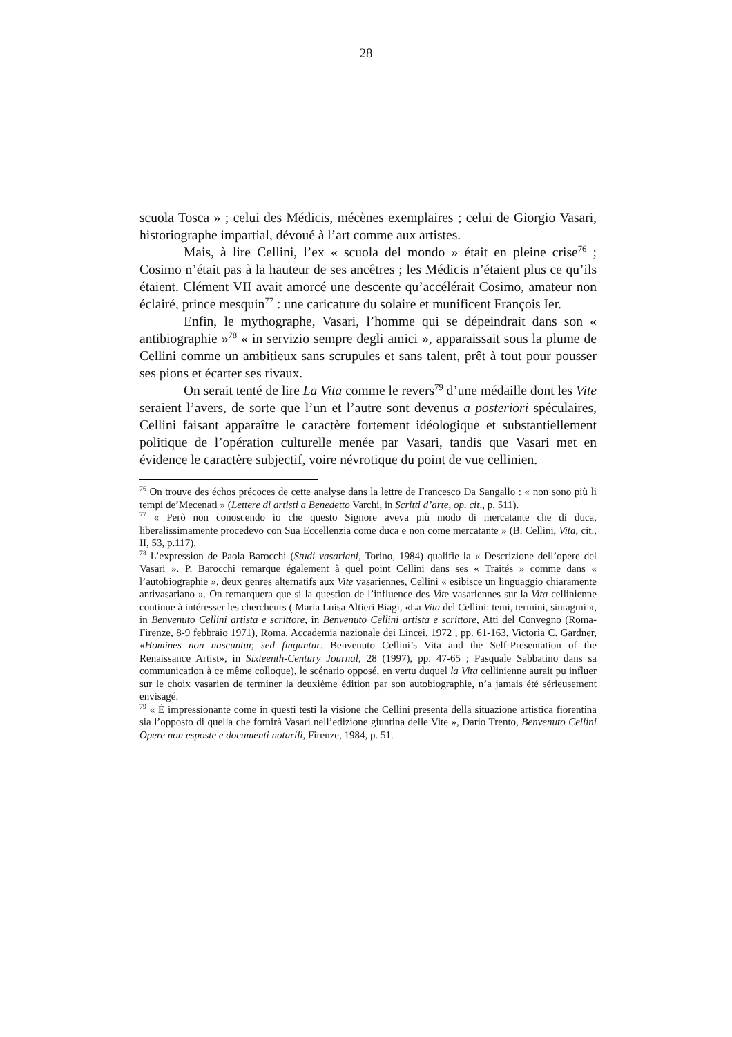28
scuola Tosca » ; celui des Médicis, mécènes exemplaires ; celui de Giorgio Vasari, historiographe impartial, dévoué à l’art comme aux artistes.
Mais, à lire Cellini, l’ex « scuola del mondo » était en pleine crise<sup>76</sup> ; Cosimo n’était pas à la hauteur de ses ancêtres ; les Médicis n’étaient plus ce qu’ils étaient. Clément VII avait amorcé une descente qu’accélérait Cosimo, amateur non éclairé, prince mesquin<sup>77</sup> : une caricature du solaire et munificent François Ier.
Enfin, le mythographe, Vasari, l’homme qui se dépeindrait dans son « antibiographie »<sup>78</sup> « in servizio sempre degli amici », apparaissait sous la plume de Cellini comme un ambitieux sans scrupules et sans talent, prêt à tout pour pousser ses pions et écarter ses rivaux.
On serait tenté de lire La Vita comme le revers<sup>79</sup> d’une médaille dont les Vite seraient l’avers, de sorte que l’un et l’autre sont devenus a posteriori spéculaires, Cellini faisant apparaître le caractère fortement idéologique et substantiellement politique de l’opération culturelle menée par Vasari, tandis que Vasari met en évidence le caractère subjectif, voire névrotique du point de vue cellinien.
<sup>76</sup> On trouve des échos précoces de cette analyse dans la lettre de Francesco Da Sangallo : « non sono più li tempi de’Mecenati » (Lettere di artisti a Benedetto Varchi, in Scritti d’arte, op. cit., p. 511).
<sup>77</sup> « Però non conoscendo io che questo Signore aveva più modo di mercatante che di duca, liberalissimamente procedevo con Sua Eccellenzia come duca e non come mercatante » (B. Cellini, Vita, cit., II, 53, p.117).
<sup>78</sup> L’expression de Paola Barocchi (Studi vasariani, Torino, 1984) qualifie la « Descrizione dell’opere del Vasari ». P. Barocchi remarque également à quel point Cellini dans ses « Traités » comme dans « l’autobiographie », deux genres alternatifs aux Vite vasariennes, Cellini « esibisce un linguaggio chiaramente antivasariano ». On remarquera que si la question de l’influence des Vite vasariennes sur la Vita cellinienne continue à intéresser les chercheurs ( Maria Luisa Altieri Biagi, «La Vita del Cellini: temi, termini, sintagmi », in Benvenuto Cellini artista e scrittore, in Benvenuto Cellini artista e scrittore, Atti del Convegno (Roma-Firenze, 8-9 febbraio 1971), Roma, Accademia nazionale dei Lincei, 1972 , pp. 61-163, Victoria C. Gardner, «Homines non nascuntur, sed finguntur. Benvenuto Cellini’s Vita and the Self-Presentation of the Renaissance Artist», in Sixteenth-Century Journal, 28 (1997), pp. 47-65 ; Pasquale Sabbatino dans sa communication à ce même colloque), le scénario opposé, en vertu duquel la Vita cellinienne aurait pu influer sur le choix vasarien de terminer la deuxième édition par son autobiographie, n’a jamais été sérieusement envisagé.
<sup>79</sup> « È impressionante come in questi testi la visione che Cellini presenta della situazione artistica fiorentina sia l’opposto di quella che fornirà Vasari nell’edizione giuntina delle Vite », Dario Trento, Benvenuto Cellini Opere non esposte e documenti notarili, Firenze, 1984, p. 51.